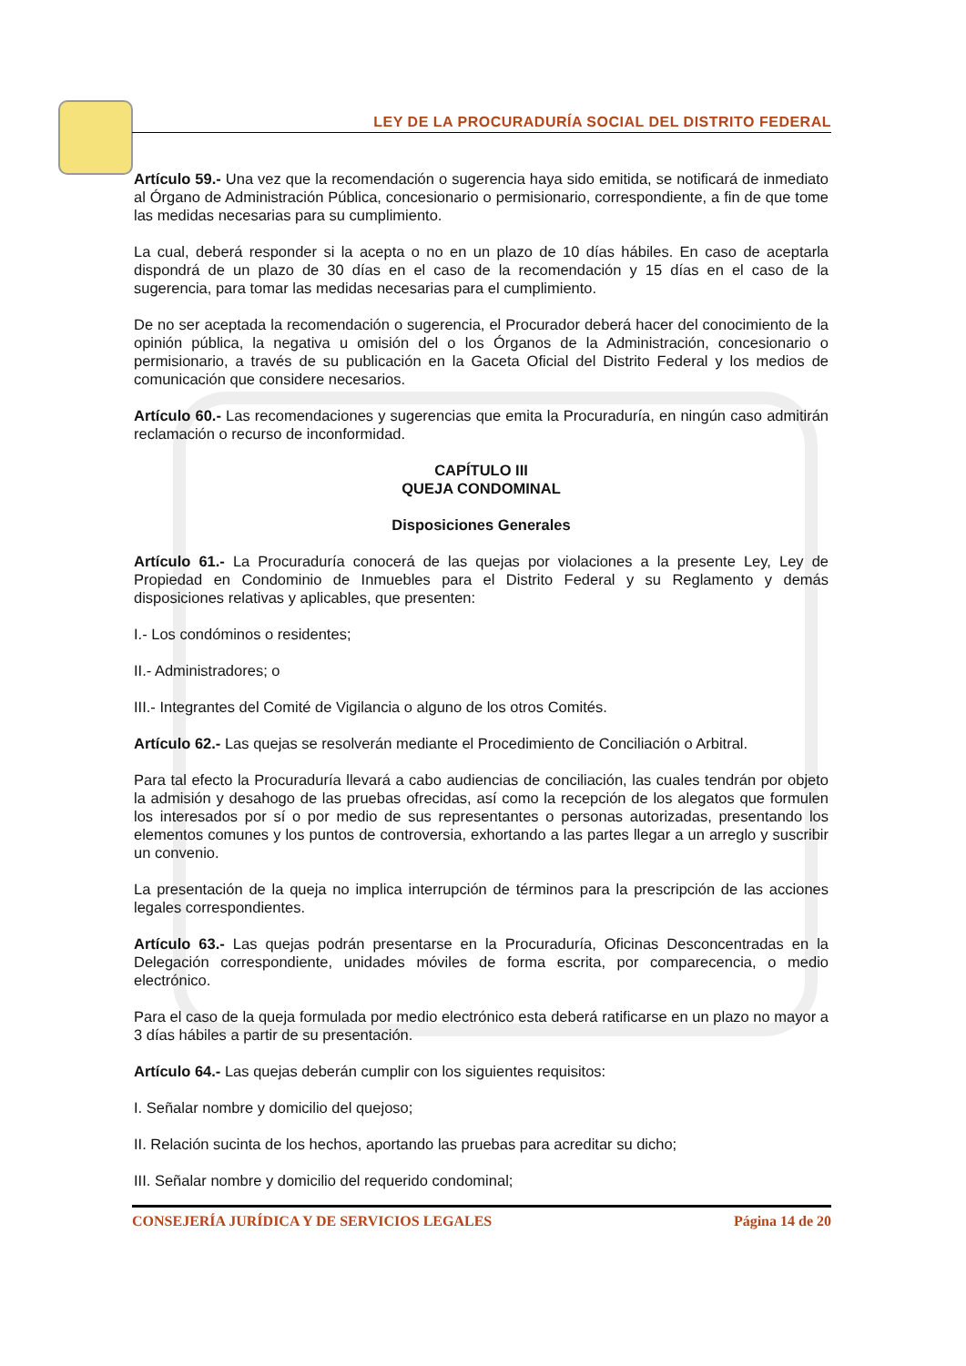LEY DE LA PROCURADURÍA SOCIAL DEL DISTRITO FEDERAL
Artículo 59.- Una vez que la recomendación o sugerencia haya sido emitida, se notificará de inmediato al Órgano de Administración Pública, concesionario o permisionario, correspondiente, a fin de que tome las medidas necesarias para su cumplimiento.
La cual, deberá responder si la acepta o no en un plazo de 10 días hábiles. En caso de aceptarla dispondrá de un plazo de 30 días en el caso de la recomendación y 15 días en el caso de la sugerencia, para tomar las medidas necesarias para el cumplimiento.
De no ser aceptada la recomendación o sugerencia, el Procurador deberá hacer del conocimiento de la opinión pública, la negativa u omisión del o los Órganos de la Administración, concesionario o permisionario, a través de su publicación en la Gaceta Oficial del Distrito Federal y los medios de comunicación que considere necesarios.
Artículo 60.- Las recomendaciones y sugerencias que emita la Procuraduría, en ningún caso admitirán reclamación o recurso de inconformidad.
CAPÍTULO III
QUEJA CONDOMINAL
Disposiciones Generales
Artículo 61.- La Procuraduría conocerá de las quejas por violaciones a la presente Ley, Ley de Propiedad en Condominio de Inmuebles para el Distrito Federal y su Reglamento y demás disposiciones relativas y aplicables, que presenten:
I.- Los condóminos o residentes;
II.- Administradores; o
III.- Integrantes del Comité de Vigilancia o alguno de los otros Comités.
Artículo 62.- Las quejas se resolverán mediante el Procedimiento de Conciliación o Arbitral.
Para tal efecto la Procuraduría llevará a cabo audiencias de conciliación, las cuales tendrán por objeto la admisión y desahogo de las pruebas ofrecidas, así como la recepción de los alegatos que formulen los interesados por sí o por medio de sus representantes o personas autorizadas, presentando los elementos comunes y los puntos de controversia, exhortando a las partes llegar a un arreglo y suscribir un convenio.
La presentación de la queja no implica interrupción de términos para la prescripción de las acciones legales correspondientes.
Artículo 63.- Las quejas podrán presentarse en la Procuraduría, Oficinas Desconcentradas en la Delegación correspondiente, unidades móviles de forma escrita, por comparecencia, o medio electrónico.
Para el caso de la queja formulada por medio electrónico esta deberá ratificarse en un plazo no mayor a 3 días hábiles a partir de su presentación.
Artículo 64.- Las quejas deberán cumplir con los siguientes requisitos:
I. Señalar nombre y domicilio del quejoso;
II. Relación sucinta de los hechos, aportando las pruebas para acreditar su dicho;
III. Señalar nombre y domicilio del requerido condominal;
CONSEJERÍA JURÍDICA Y DE SERVICIOS LEGALES Página 14 de 20